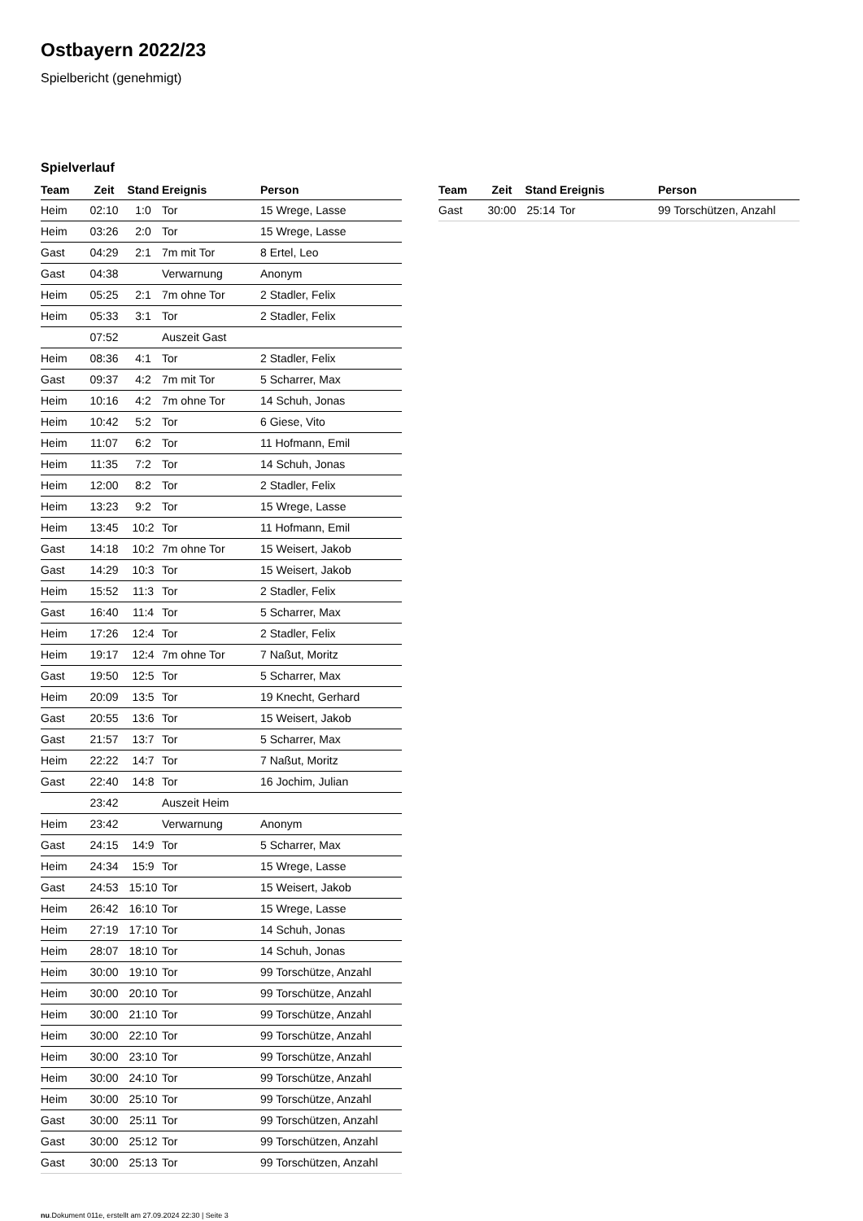Ostbayern 2022/23
Spielbericht (genehmigt)
Spielverlauf
| Team | Zeit | Stand | Ereignis | Person |
| --- | --- | --- | --- | --- |
| Heim | 02:10 | 1:0 | Tor | 15 Wrege, Lasse |
| Heim | 03:26 | 2:0 | Tor | 15 Wrege, Lasse |
| Gast | 04:29 | 2:1 | 7m mit Tor | 8 Ertel, Leo |
| Gast | 04:38 | | Verwarnung | Anonym |
| Heim | 05:25 | 2:1 | 7m ohne Tor | 2 Stadler, Felix |
| Heim | 05:33 | 3:1 | Tor | 2 Stadler, Felix |
| | 07:52 | | Auszeit Gast | |
| Heim | 08:36 | 4:1 | Tor | 2 Stadler, Felix |
| Gast | 09:37 | 4:2 | 7m mit Tor | 5 Scharrer, Max |
| Heim | 10:16 | 4:2 | 7m ohne Tor | 14 Schuh, Jonas |
| Heim | 10:42 | 5:2 | Tor | 6 Giese, Vito |
| Heim | 11:07 | 6:2 | Tor | 11 Hofmann, Emil |
| Heim | 11:35 | 7:2 | Tor | 14 Schuh, Jonas |
| Heim | 12:00 | 8:2 | Tor | 2 Stadler, Felix |
| Heim | 13:23 | 9:2 | Tor | 15 Wrege, Lasse |
| Heim | 13:45 | 10:2 | Tor | 11 Hofmann, Emil |
| Gast | 14:18 | 10:2 | 7m ohne Tor | 15 Weisert, Jakob |
| Gast | 14:29 | 10:3 | Tor | 15 Weisert, Jakob |
| Heim | 15:52 | 11:3 | Tor | 2 Stadler, Felix |
| Gast | 16:40 | 11:4 | Tor | 5 Scharrer, Max |
| Heim | 17:26 | 12:4 | Tor | 2 Stadler, Felix |
| Heim | 19:17 | 12:4 | 7m ohne Tor | 7 Naßut, Moritz |
| Gast | 19:50 | 12:5 | Tor | 5 Scharrer, Max |
| Heim | 20:09 | 13:5 | Tor | 19 Knecht, Gerhard |
| Gast | 20:55 | 13:6 | Tor | 15 Weisert, Jakob |
| Gast | 21:57 | 13:7 | Tor | 5 Scharrer, Max |
| Heim | 22:22 | 14:7 | Tor | 7 Naßut, Moritz |
| Gast | 22:40 | 14:8 | Tor | 16 Jochim, Julian |
| | 23:42 | | Auszeit Heim | |
| Heim | 23:42 | | Verwarnung | Anonym |
| Gast | 24:15 | 14:9 | Tor | 5 Scharrer, Max |
| Heim | 24:34 | 15:9 | Tor | 15 Wrege, Lasse |
| Gast | 24:53 | 15:10 | Tor | 15 Weisert, Jakob |
| Heim | 26:42 | 16:10 | Tor | 15 Wrege, Lasse |
| Heim | 27:19 | 17:10 | Tor | 14 Schuh, Jonas |
| Heim | 28:07 | 18:10 | Tor | 14 Schuh, Jonas |
| Heim | 30:00 | 19:10 | Tor | 99 Torschütze, Anzahl |
| Heim | 30:00 | 20:10 | Tor | 99 Torschütze, Anzahl |
| Heim | 30:00 | 21:10 | Tor | 99 Torschütze, Anzahl |
| Heim | 30:00 | 22:10 | Tor | 99 Torschütze, Anzahl |
| Heim | 30:00 | 23:10 | Tor | 99 Torschütze, Anzahl |
| Heim | 30:00 | 24:10 | Tor | 99 Torschütze, Anzahl |
| Heim | 30:00 | 25:10 | Tor | 99 Torschütze, Anzahl |
| Gast | 30:00 | 25:11 | Tor | 99 Torschützen, Anzahl |
| Gast | 30:00 | 25:12 | Tor | 99 Torschützen, Anzahl |
| Gast | 30:00 | 25:13 | Tor | 99 Torschützen, Anzahl |
| Team | Zeit | Stand | Ereignis | Person |
| --- | --- | --- | --- | --- |
| Gast | 30:00 | 25:14 | Tor | 99 Torschützen, Anzahl |
nu.Dokument 011e, erstellt am 27.09.2024 22:30 | Seite 3